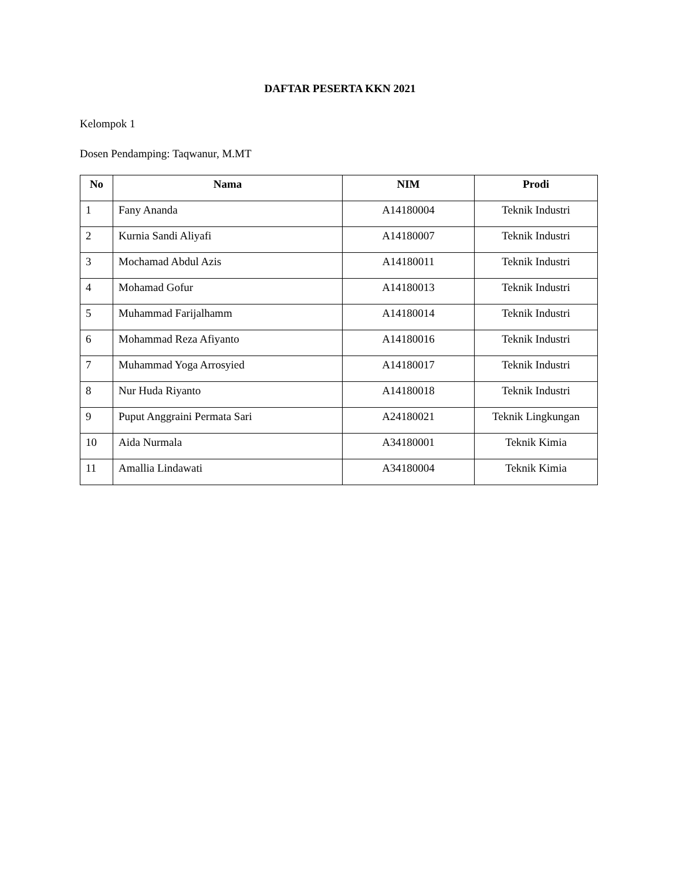DAFTAR PESERTA KKN 2021
Kelompok 1
Dosen Pendamping: Taqwanur, M.MT
| No | Nama | NIM | Prodi |
| --- | --- | --- | --- |
| 1 | Fany Ananda | A14180004 | Teknik Industri |
| 2 | Kurnia Sandi Aliyafi | A14180007 | Teknik Industri |
| 3 | Mochamad Abdul Azis | A14180011 | Teknik Industri |
| 4 | Mohamad Gofur | A14180013 | Teknik Industri |
| 5 | Muhammad Farijalhamm | A14180014 | Teknik Industri |
| 6 | Mohammad Reza Afiyanto | A14180016 | Teknik Industri |
| 7 | Muhammad Yoga Arrosyied | A14180017 | Teknik Industri |
| 8 | Nur Huda Riyanto | A14180018 | Teknik Industri |
| 9 | Puput Anggraini Permata Sari | A24180021 | Teknik Lingkungan |
| 10 | Aida Nurmala | A34180001 | Teknik Kimia |
| 11 | Amallia Lindawati | A34180004 | Teknik Kimia |